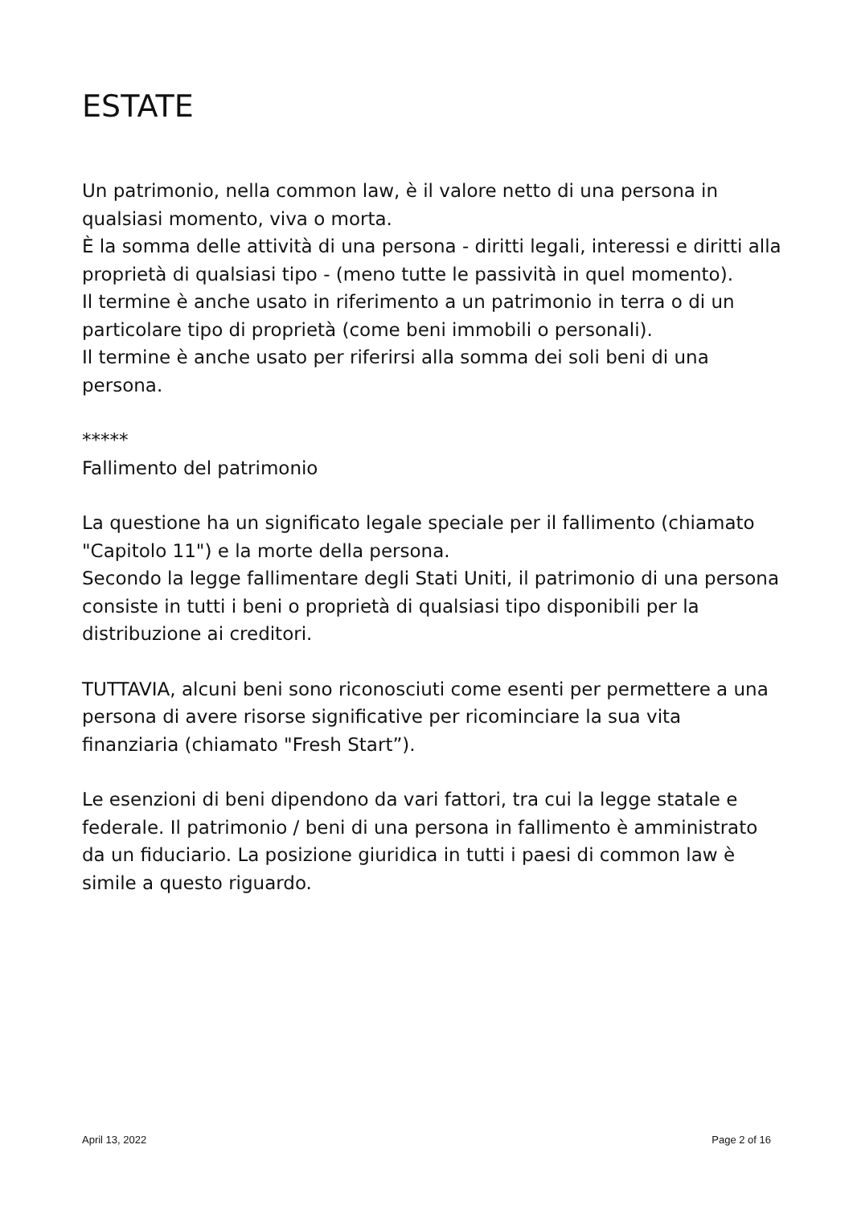ESTATE
Un patrimonio, nella common law, è il valore netto di una persona in qualsiasi momento, viva o morta.
È la somma delle attività di una persona - diritti legali, interessi e diritti alla proprietà di qualsiasi tipo - (meno tutte le passività in quel momento).
Il termine è anche usato in riferimento a un patrimonio in terra o di un particolare tipo di proprietà (come beni immobili o personali).
Il termine è anche usato per riferirsi alla somma dei soli beni di una persona.
*****
Fallimento del patrimonio
La questione ha un significato legale speciale per il fallimento (chiamato "Capitolo 11") e la morte della persona.
Secondo la legge fallimentare degli Stati Uniti, il patrimonio di una persona consiste in tutti i beni o proprietà di qualsiasi tipo disponibili per la distribuzione ai creditori.
TUTTAVIA, alcuni beni sono riconosciuti come esenti per permettere a una persona di avere risorse significative per ricominciare la sua vita finanziaria (chiamato "Fresh Start”).
Le esenzioni di beni dipendono da vari fattori, tra cui la legge statale e federale. Il patrimonio / beni di una persona in fallimento è amministrato da un fiduciario. La posizione giuridica in tutti i paesi di common law è simile a questo riguardo.
April 13, 2022 Page 2 of 16